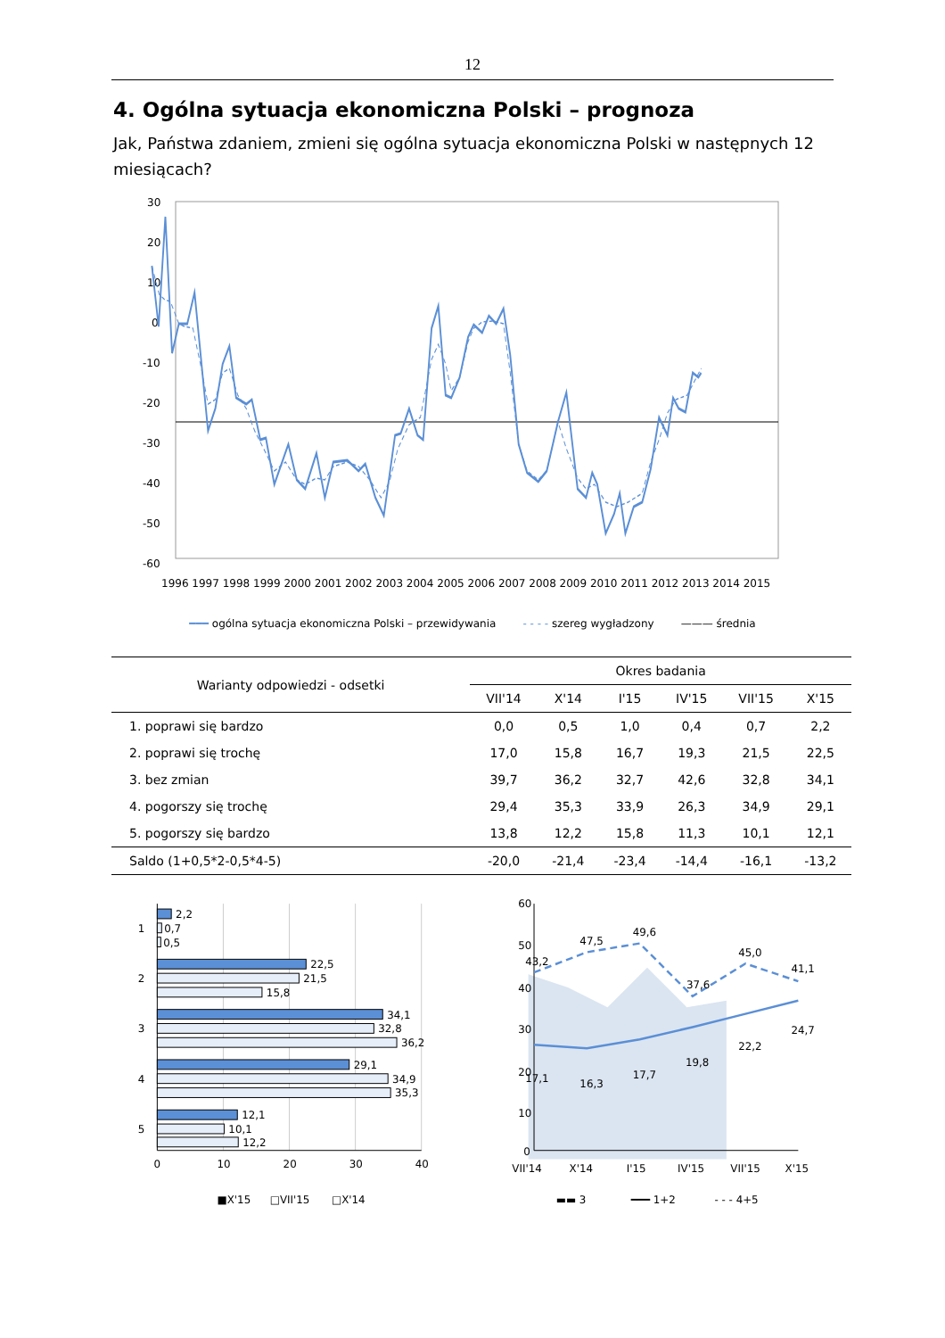12
4. Ogólna sytuacja ekonomiczna Polski – prognoza
Jak, Państwa zdaniem, zmieni się ogólna sytuacja ekonomiczna Polski w następnych 12 miesiącach?
30
20
10
0
-10
-20
-30
-40
-50
-60
1996 1997 1998 1999 2000 2001 2002 2003 2004 2005 2006 2007 2008 2009 2010 2011 2012 2013 2014 2015
━━━ ogólna sytuacja ekonomiczna Polski – przewidywania - - - - szereg wygładzony ——— średnia
| Warianty odpowiedzi - odsetki | Okres badania | | | | | |
| --- | --- | --- | --- | --- | --- | --- |
| | VII'14 | X'14 | I'15 | IV'15 | VII'15 | X'15 |
| 1. poprawi się bardzo | 0,0 | 0,5 | 1,0 | 0,4 | 0,7 | 2,2 |
| 2. poprawi się trochę | 17,0 | 15,8 | 16,7 | 19,3 | 21,5 | 22,5 |
| 3. bez zmian | 39,7 | 36,2 | 32,7 | 42,6 | 32,8 | 34,1 |
| 4. pogorszy się trochę | 29,4 | 35,3 | 33,9 | 26,3 | 34,9 | 29,1 |
| 5. pogorszy się bardzo | 13,8 | 12,2 | 15,8 | 11,3 | 10,1 | 12,1 |
| Saldo (1+0,5*2-0,5*4-5) | -20,0 | -21,4 | -23,4 | -14,4 | -16,1 | -13,2 |
1
2
3
4
5
2,2
0,7
0,5
22,5
21,5
15,8
34,1
32,8
36,2
29,1
34,9
35,3
12,1
10,1
12,2
0
10
20
30
40
■X'15
□VII'15
□X'14
60
50
40
30
20
10
0
43,2
47,5
49,6
37,6
45,0
41,1
17,1
16,3
17,7
19,8
22,2
24,7
VII'14
X'14
I'15
IV'15
VII'15
X'15
▬▬ 3
━━━ 1+2
- - - 4+5